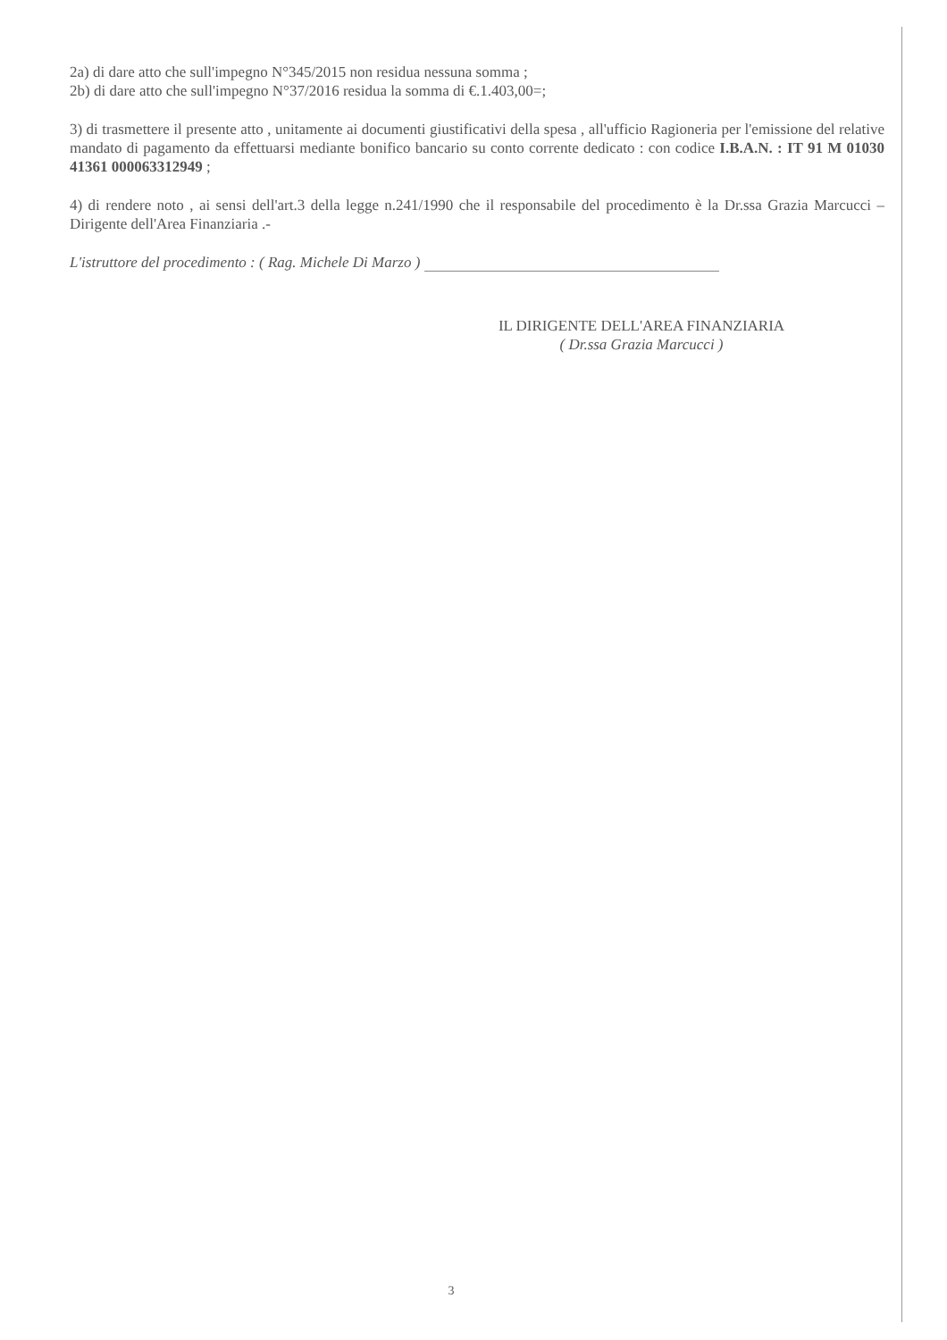2a) di dare atto che sull'impegno N°345/2015 non residua nessuna somma ;
2b) di dare atto che sull'impegno N°37/2016 residua la somma di €.1.403,00=;
3) di trasmettere il presente atto , unitamente ai documenti giustificativi della spesa , all'ufficio Ragioneria per l'emissione del relative mandato di pagamento da effettuarsi mediante bonifico bancario su conto corrente dedicato : con codice I.B.A.N. : IT 91 M 01030 41361 000063312949 ;
4) di rendere noto , ai sensi dell'art.3 della legge n.241/1990 che il responsabile del procedimento è la Dr.ssa Grazia Marcucci – Dirigente dell'Area Finanziaria .-
L'istruttore del procedimento : ( Rag. Michele Di Marzo )
IL DIRIGENTE DELL'AREA FINANZIARIA
( Dr.ssa Grazia Marcucci )
3